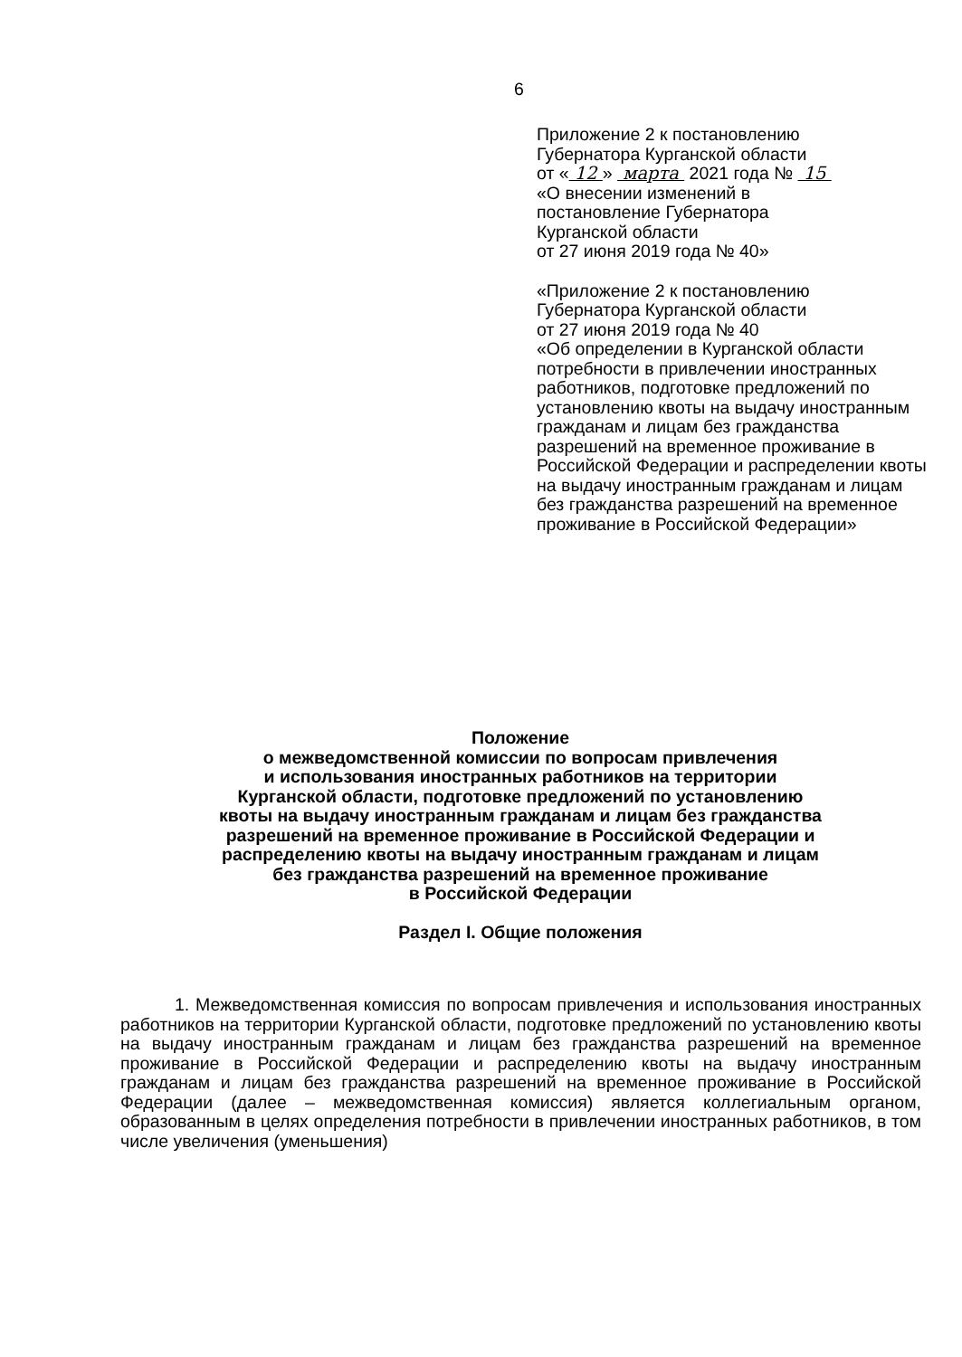6
Приложение 2 к постановлению
Губернатора Курганской области
от « 12 » марта 2021 года № 15
«О внесении изменений в
постановление Губернатора
Курганской области
от 27 июня 2019 года № 40»
«Приложение 2 к постановлению
Губернатора Курганской области
от 27 июня 2019 года № 40
«Об определении в Курганской области потребности в привлечении иностранных работников, подготовке предложений по установлению квоты на выдачу иностранным гражданам и лицам без гражданства разрешений на временное проживание в Российской Федерации и распределении квоты на выдачу иностранным гражданам и лицам без гражданства разрешений на временное проживание в Российской Федерации»
Положение
о межведомственной комиссии по вопросам привлечения
и использования иностранных работников на территории
Курганской области, подготовке предложений по установлению
квоты на выдачу иностранным гражданам и лицам без гражданства
разрешений на временное проживание в Российской Федерации и
распределению квоты на выдачу иностранным гражданам и лицам
без гражданства разрешений на временное проживание
в Российской Федерации
Раздел I. Общие положения
1. Межведомственная комиссия по вопросам привлечения и использования иностранных работников на территории Курганской области, подготовке предложений по установлению квоты на выдачу иностранным гражданам и лицам без гражданства разрешений на временное проживание в Российской Федерации и распределению квоты на выдачу иностранным гражданам и лицам без гражданства разрешений на временное проживание в Российской Федерации (далее – межведомственная комиссия) является коллегиальным органом, образованным в целях определения потребности в привлечении иностранных работников, в том числе увеличения (уменьшения)